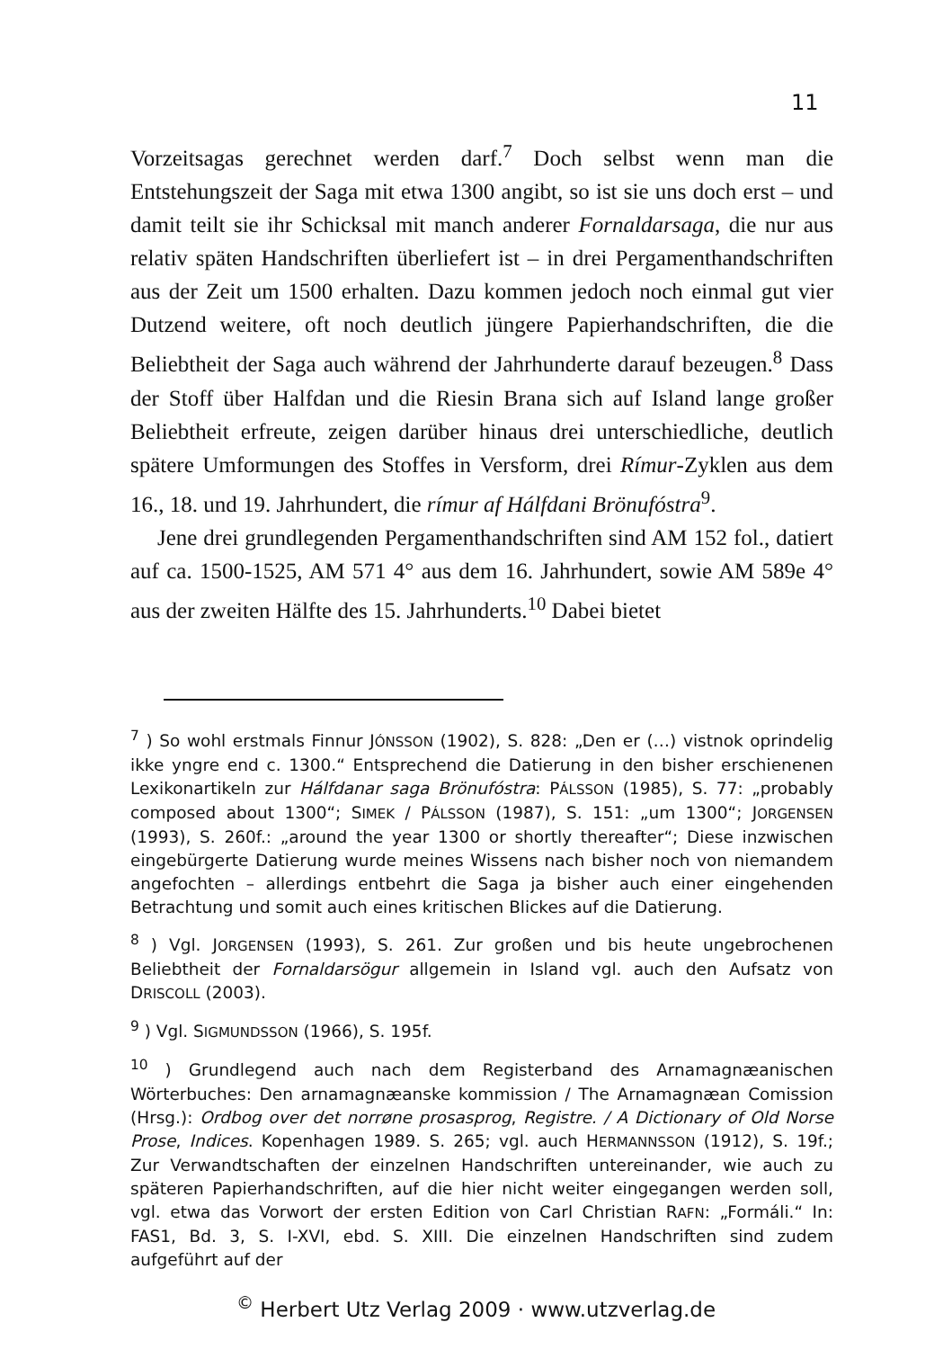11
Vorzeitsagas gerechnet werden darf.<sup>7</sup> Doch selbst wenn man die Entstehungszeit der Saga mit etwa 1300 angibt, so ist sie uns doch erst – und damit teilt sie ihr Schicksal mit manch anderer Fornaldarsaga, die nur aus relativ späten Handschriften überliefert ist – in drei Pergamenthandschriften aus der Zeit um 1500 erhalten. Dazu kommen jedoch noch einmal gut vier Dutzend weitere, oft noch deutlich jüngere Papierhandschriften, die die Beliebtheit der Saga auch während der Jahrhunderte darauf bezeugen.<sup>8</sup> Dass der Stoff über Halfdan und die Riesin Brana sich auf Island lange großer Beliebtheit erfreute, zeigen darüber hinaus drei unterschiedliche, deutlich spätere Umformungen des Stoffes in Versform, drei Rímur-Zyklen aus dem 16., 18. und 19. Jahrhundert, die rímur af Hálfdani Brönufóstra<sup>9</sup>.
Jene drei grundlegenden Pergamenthandschriften sind AM 152 fol., datiert auf ca. 1500-1525, AM 571 4° aus dem 16. Jahrhundert, sowie AM 589e 4° aus der zweiten Hälfte des 15. Jahrhunderts.<sup>10</sup> Dabei bietet
<sup>7</sup> ) So wohl erstmals Finnur JÓNSSON (1902), S. 828: „Den er (…) vistnok oprindelig ikke yngre end c. 1300.“ Entsprechend die Datierung in den bisher erschienenen Lexikonartikeln zur Hálfdanar saga Brönufóstra: PÁLSSON (1985), S. 77: „probably composed about 1300“; SIMEK / PÁLSSON (1987), S. 151: „um 1300“; JORGENSEN (1993), S. 260f.: „around the year 1300 or shortly thereafter“; Diese inzwischen eingebürgerte Datierung wurde meines Wissens nach bisher noch von niemandem angefochten – allerdings entbehrt die Saga ja bisher auch einer eingehenden Betrachtung und somit auch eines kritischen Blickes auf die Datierung.
<sup>8</sup> ) Vgl. JORGENSEN (1993), S. 261. Zur großen und bis heute ungebrochenen Beliebtheit der Fornaldarsögur allgemein in Island vgl. auch den Aufsatz von DRISCOLL (2003).
<sup>9</sup> ) Vgl. SIGMUNDSSON (1966), S. 195f.
<sup>10</sup> ) Grundlegend auch nach dem Registerband des Arnamagnæanischen Wörterbuches: Den arnamagnæanske kommission / The Arnamagnæan Comission (Hrsg.): Ordbog over det norrøne prosasprog, Registre. / A Dictionary of Old Norse Prose, Indices. Kopenhagen 1989. S. 265; vgl. auch HERMANNSSON (1912), S. 19f.; Zur Verwandtschaften der einzelnen Handschriften untereinander, wie auch zu späteren Papierhandschriften, auf die hier nicht weiter eingegangen werden soll, vgl. etwa das Vorwort der ersten Edition von Carl Christian RAFN: „Formáli.“ In: FAS1, Bd. 3, S. I-XVI, ebd. S. XIII. Die einzelnen Handschriften sind zudem aufgeführt auf der
<sup>©</sup> Herbert Utz Verlag 2009 · www.utzverlag.de